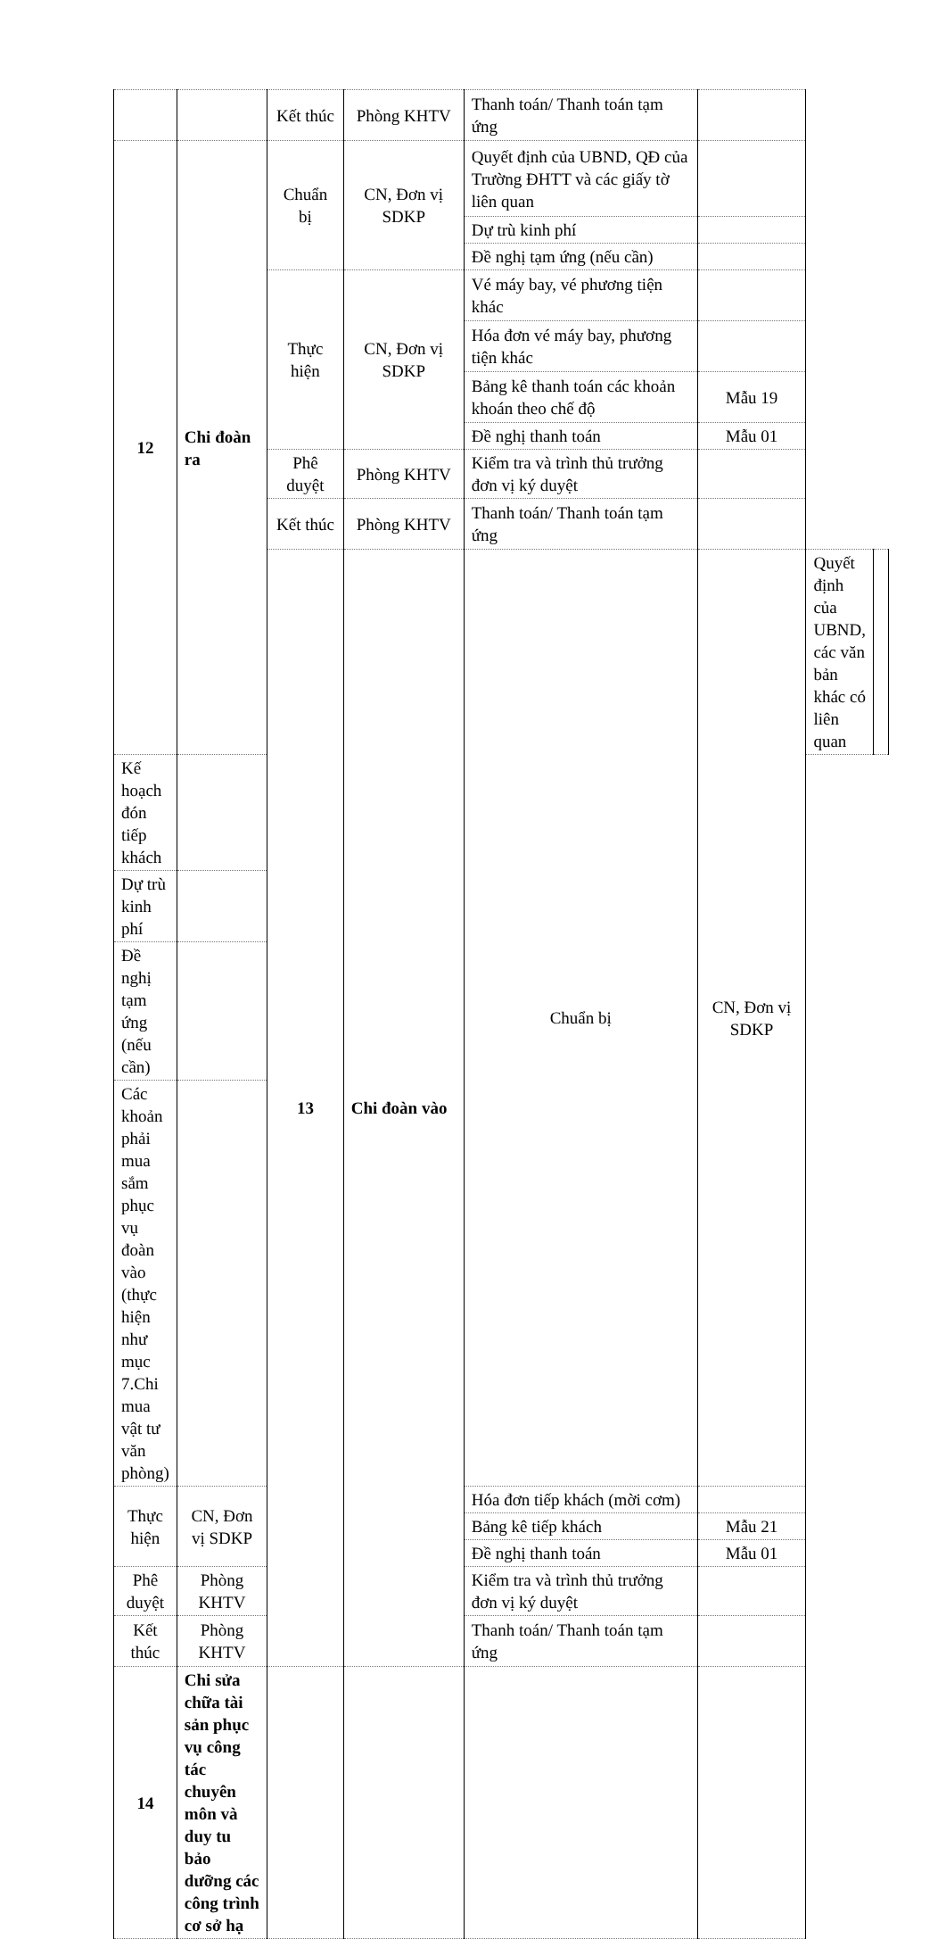| | | Kết thúc | Phòng KHTV | Thanh toán/ Thanh toán tạm ứng | | | |
| 12 | Chi đoàn ra | Chuẩn bị | CN, Đơn vị SDKP | Quyết định của UBND, QĐ của Trường ĐHTT và các giấy tờ liên quan | | | |
| | | | | Dự trù kinh phí | | | |
| | | | | Đề nghị tạm ứng (nếu cần) | | | |
| | | Thực hiện | CN, Đơn vị SDKP | Vé máy bay, vé phương tiện khác | | | |
| | | | | Hóa đơn vé máy bay, phương tiện khác | | | |
| | | | | Bảng kê thanh toán các khoản khoán theo chế độ | Mẫu 19 | | |
| | | | | Đề nghị thanh toán | Mẫu 01 | | |
| | | Phê duyệt | Phòng KHTV | Kiểm tra và trình thủ trưởng đơn vị ký duyệt | | | |
| | | Kết thúc | Phòng KHTV | Thanh toán/ Thanh toán tạm ứng | | | |
| | | 13 | Chi đoàn vào | Chuẩn bị | CN, Đơn vị SDKP | Quyết định của UBND, các văn bản khác có liên quan | |
| Kế hoạch đón tiếp khách | | | | | | | |
| Dự trù kinh phí | | | | | | | |
| Đề nghị tạm ứng (nếu cần) | | | | | | | |
| Các khoản phải mua sắm phục vụ đoàn vào (thực hiện như mục 7.Chi mua vật tư văn phòng) | | | | | | | |
| Thực hiện | CN, Đơn vị SDKP | | | Hóa đơn tiếp khách (mời cơm) | | | |
| | | | | Bảng kê tiếp khách | Mẫu 21 | | |
| | | | | Đề nghị thanh toán | Mẫu 01 | | |
| Phê duyệt | Phòng KHTV | | | Kiểm tra và trình thủ trưởng đơn vị ký duyệt | | | |
| Kết thúc | Phòng KHTV | | | Thanh toán/ Thanh toán tạm ứng | | | |
| 14 | Chi sửa chữa tài sản phục vụ công tác chuyên môn và duy tu bảo dưỡng các công trình cơ sở hạ | | | | | | |